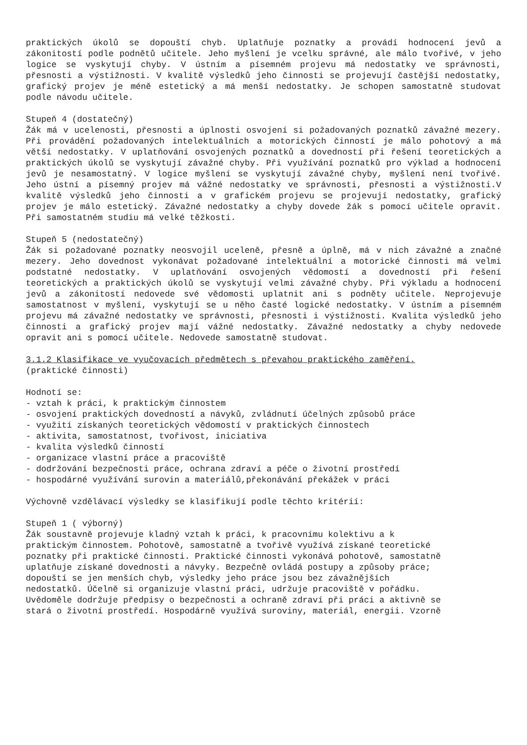praktických úkolů se dopouští chyb. Uplatňuje poznatky a provádí hodnocení jevů a zákonitostí podle podnětů učitele. Jeho myšlení je vcelku správné, ale málo tvořivé, v jeho logice se vyskytují chyby. V ústním a písemném projevu má nedostatky ve správnosti, přesnosti a výstižnosti. V kvalitě výsledků jeho činnosti se projevují častější nedostatky, grafický projev je méně estetický a má menší nedostatky. Je schopen samostatně studovat podle návodu učitele.
Stupeň 4 (dostatečný)
Žák má v ucelenosti, přesnosti a úplnosti osvojení si požadovaných poznatků závažné mezery. Při provádění požadovaných intelektuálních a motorických činností je málo pohotový a má větší nedostatky. V uplatňování osvojených poznatků a dovedností při řešení teoretických a praktických úkolů se vyskytují závažné chyby. Při využívání poznatků pro výklad a hodnocení jevů je nesamostatný. V logice myšlení se vyskytují závažné chyby, myšlení není tvořivé. Jeho ústní a písemný projev má vážné nedostatky ve správnosti, přesnosti a výstižnosti.V kvalitě výsledků jeho činnosti a v grafickém projevu se projevují nedostatky, grafický projev je málo estetický. Závažné nedostatky a chyby dovede žák s pomocí učitele opravit. Při samostatném studiu má velké těžkosti.
Stupeň 5 (nedostatečný)
Žák si požadované poznatky neosvojil uceleně, přesně a úplně, má v nich závažné a značné mezery. Jeho dovednost vykonávat požadované intelektuální a motorické činnosti má velmi podstatné nedostatky. V uplatňování osvojených vědomostí a dovedností při řešení teoretických a praktických úkolů se vyskytují velmi závažné chyby. Při výkladu a hodnocení jevů a zákonitostí nedovede své vědomosti uplatnit ani s podněty učitele. Neprojevuje samostatnost v myšlení, vyskytují se u něho časté logické nedostatky. V ústním a písemném projevu má závažné nedostatky ve správnosti, přesnosti i výstižnosti. Kvalita výsledků jeho činnosti a grafický projev mají vážné nedostatky. Závažné nedostatky a chyby nedovede opravit ani s pomocí učitele. Nedovede samostatně studovat.
3.1.2 Klasifikace ve vyučovacích předmětech s převahou praktického zaměření.
(praktické činnosti)
Hodnotí se:
- vztah k práci, k praktickým činnostem
- osvojení praktických dovedností a návyků, zvládnutí účelných způsobů práce
- využití získaných teoretických vědomostí v praktických činnostech
- aktivita, samostatnost, tvořivost, iniciativa
- kvalita výsledků činností
- organizace vlastní práce a pracoviště
- dodržování bezpečnosti práce, ochrana zdraví a péče o životní prostředí
- hospodárné využívání surovin a materiálů,překonávání překážek v práci
Výchovně vzdělávací výsledky se klasifikují podle těchto kritérií:
Stupeň 1 ( výborný)
Žák soustavně projevuje kladný vztah k práci, k pracovnímu kolektivu a k
praktickým činnostem. Pohotově, samostatně a tvořivě využívá získané teoretické
poznatky při praktické činnosti. Praktické činnosti vykonává pohotově, samostatně
uplatňuje získané dovednosti a návyky. Bezpečně ovládá postupy a způsoby práce;
dopouští se jen menších chyb, výsledky jeho práce jsou bez závažnějších
nedostatků. Účelně si organizuje vlastní práci, udržuje pracoviště v pořádku.
Uvědoměle dodržuje předpisy o bezpečnosti a ochraně zdraví při práci a aktivně se
stará o životní prostředí. Hospodárně využívá suroviny, materiál, energii. Vzorně